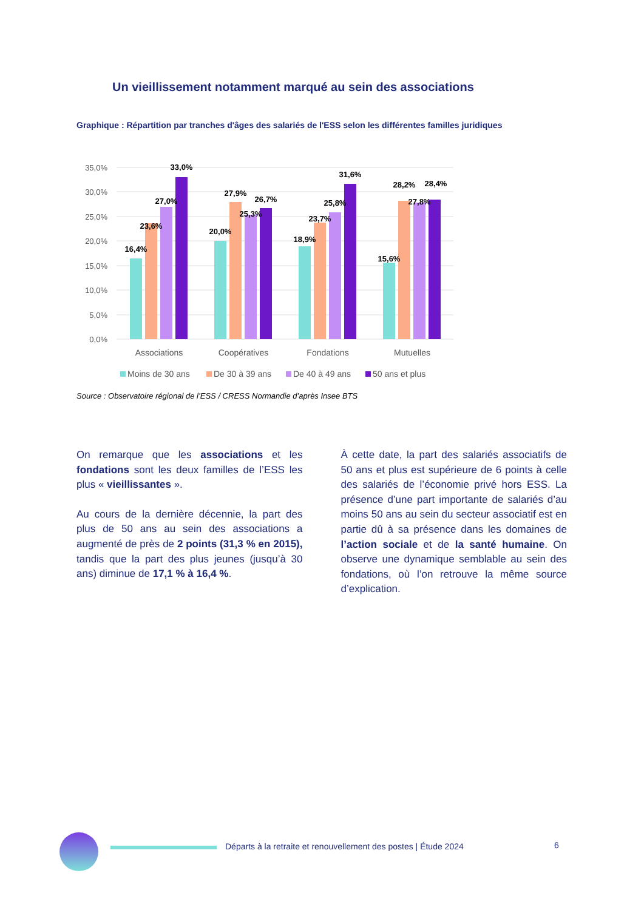Un vieillissement notamment marqué au sein des associations
Graphique : Répartition par tranches d'âges des salariés de l'ESS selon les différentes familles juridiques
35,0%
30,0%
25,0%
20,0%
15,0%
10,0%
5,0%
0,0%
16,4%
23,6%
27,0%
33,0%
20,0%
27,9%
25,3%
26,7%
18,9%
23,7%
25,8%
31,6%
15,6%
28,2%
27,8%
28,4%
Associations
Coopératives
Fondations
Mutuelles
Moins de 30 ans
De 30 à 39 ans
De 40 à 49 ans
50 ans et plus
Source : Observatoire régional de l’ESS / CRESS Normandie d’après Insee BTS
On remarque que les associations et les fondations sont les deux familles de l’ESS les plus « vieillissantes ».
Au cours de la dernière décennie, la part des plus de 50 ans au sein des associations a augmenté de près de 2 points (31,3 % en 2015), tandis que la part des plus jeunes (jusqu’à 30 ans) diminue de 17,1 % à 16,4 %.
À cette date, la part des salariés associatifs de 50 ans et plus est supérieure de 6 points à celle des salariés de l’économie privé hors ESS. La présence d’une part importante de salariés d’au moins 50 ans au sein du secteur associatif est en partie dû à sa présence dans les domaines de l’action sociale et de la santé humaine. On observe une dynamique semblable au sein des fondations, où l’on retrouve la même source d’explication.
Départs à la retraite et renouvellement des postes | Étude 2024
6